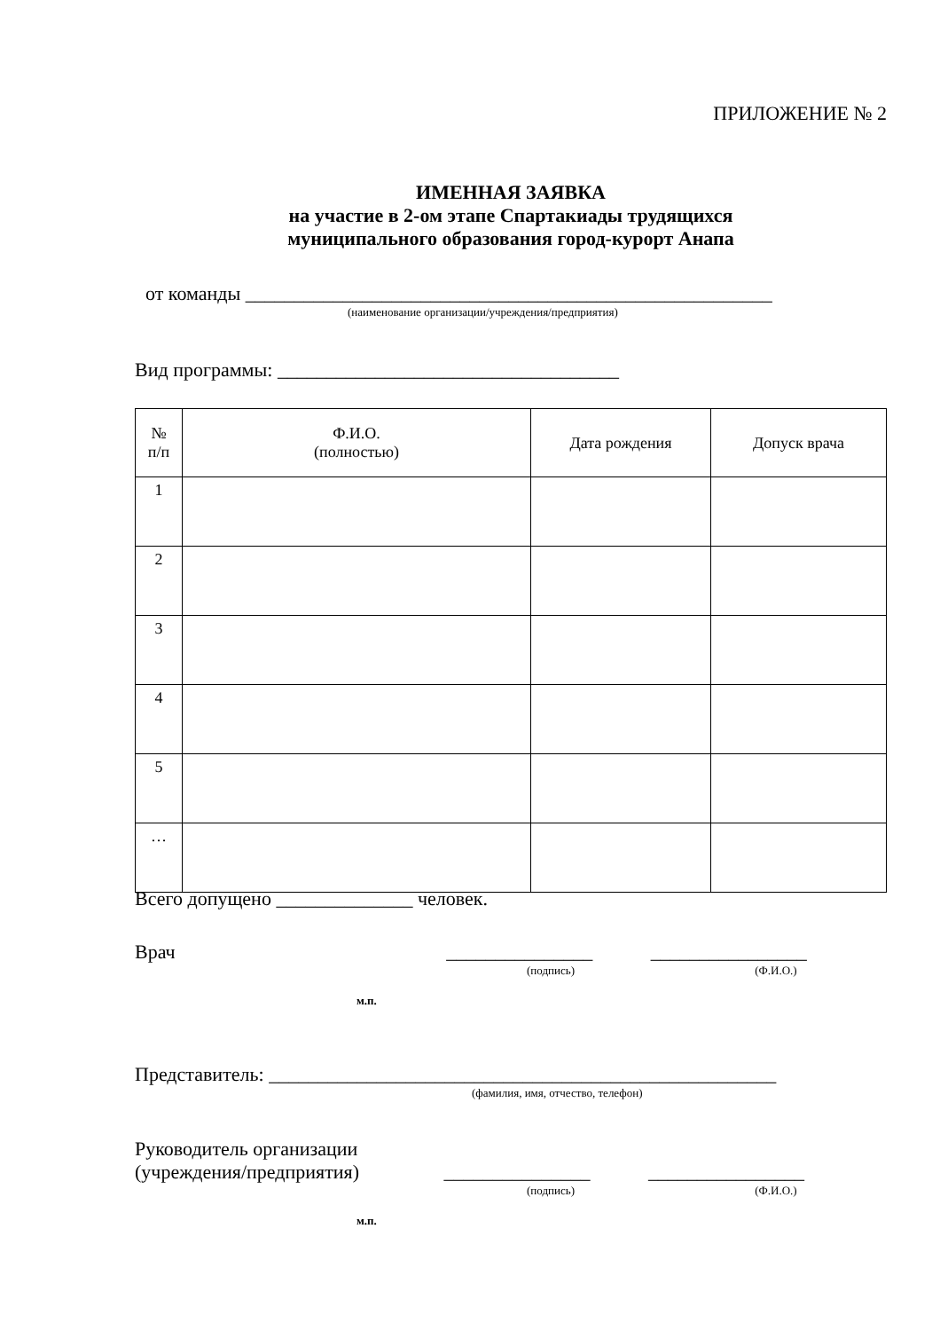ПРИЛОЖЕНИЕ № 2
ИМЕННАЯ ЗАЯВКА
на участие в 2-ом этапе Спартакиады трудящихся
муниципального образования город-курорт Анапа
от команды ______________________________________________________
(наименование организации/учреждения/предприятия)
Вид программы: ___________________________________
| № п/п | Ф.И.О. (полностью) | Дата рождения | Допуск врача |
| --- | --- | --- | --- |
| 1 | | | |
| 2 | | | |
| 3 | | | |
| 4 | | | |
| 5 | | | |
| … | | | |
Всего допущено ______________ человек.
Врач _______________ ________________
(подпись) (Ф.И.О.)
м.п.
Представитель: ____________________________________________________
(фамилия, имя, отчество, телефон)
Руководитель организации
(учреждения/предприятия) _______________ ________________
(подпись) (Ф.И.О.)
м.п.